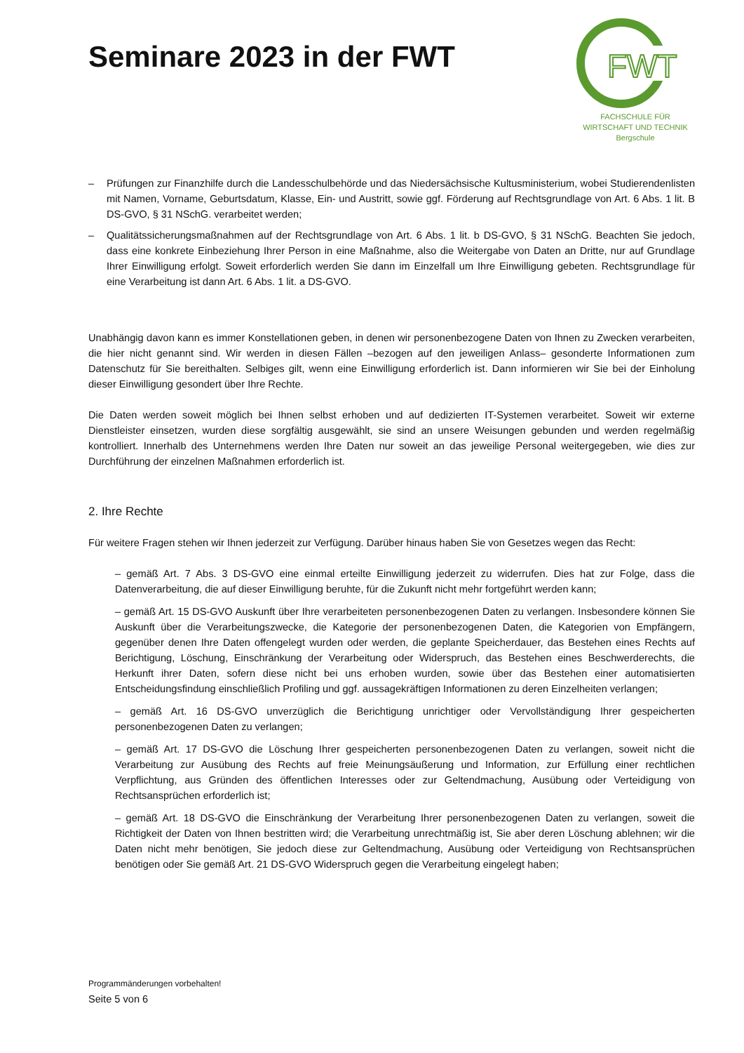Seminare 2023 in der FWT
FWT
FACHSCHULE FÜR
WIRTSCHAFT UND TECHNIK
Bergschule
– Prüfungen zur Finanzhilfe durch die Landesschulbehörde und das Niedersächsische Kultusministerium, wobei Studierendenlisten mit Namen, Vorname, Geburtsdatum, Klasse, Ein- und Austritt, sowie ggf. Förderung auf Rechtsgrundlage von Art. 6 Abs. 1 lit. B DS-GVO, § 31 NSchG. verarbeitet werden;
– Qualitätssicherungsmaßnahmen auf der Rechtsgrundlage von Art. 6 Abs. 1 lit. b DS-GVO, § 31 NSchG. Beachten Sie jedoch, dass eine konkrete Einbeziehung Ihrer Person in eine Maßnahme, also die Weitergabe von Daten an Dritte, nur auf Grundlage Ihrer Einwilligung erfolgt. Soweit erforderlich werden Sie dann im Einzelfall um Ihre Einwilligung gebeten. Rechtsgrundlage für eine Verarbeitung ist dann Art. 6 Abs. 1 lit. a DS-GVO.
Unabhängig davon kann es immer Konstellationen geben, in denen wir personenbezogene Daten von Ihnen zu Zwecken verarbeiten, die hier nicht genannt sind. Wir werden in diesen Fällen –bezogen auf den jeweiligen Anlass– gesonderte Informationen zum Datenschutz für Sie bereithalten. Selbiges gilt, wenn eine Einwilligung erforderlich ist. Dann informieren wir Sie bei der Einholung dieser Einwilligung gesondert über Ihre Rechte.
Die Daten werden soweit möglich bei Ihnen selbst erhoben und auf dedizierten IT-Systemen verarbeitet. Soweit wir externe Dienstleister einsetzen, wurden diese sorgfältig ausgewählt, sie sind an unsere Weisungen gebunden und werden regelmäßig kontrolliert. Innerhalb des Unternehmens werden Ihre Daten nur soweit an das jeweilige Personal weitergegeben, wie dies zur Durchführung der einzelnen Maßnahmen erforderlich ist.
2. Ihre Rechte
Für weitere Fragen stehen wir Ihnen jederzeit zur Verfügung. Darüber hinaus haben Sie von Gesetzes wegen das Recht:
– gemäß Art. 7 Abs. 3 DS-GVO eine einmal erteilte Einwilligung jederzeit zu widerrufen. Dies hat zur Folge, dass die Datenverarbeitung, die auf dieser Einwilligung beruhte, für die Zukunft nicht mehr fortgeführt werden kann;
– gemäß Art. 15 DS-GVO Auskunft über Ihre verarbeiteten personenbezogenen Daten zu verlangen. Insbesondere können Sie Auskunft über die Verarbeitungszwecke, die Kategorie der personenbezogenen Daten, die Kategorien von Empfängern, gegenüber denen Ihre Daten offengelegt wurden oder werden, die geplante Speicherdauer, das Bestehen eines Rechts auf Berichtigung, Löschung, Einschränkung der Verarbeitung oder Widerspruch, das Bestehen eines Beschwerderechts, die Herkunft ihrer Daten, sofern diese nicht bei uns erhoben wurden, sowie über das Bestehen einer automatisierten Entscheidungsfindung einschließlich Profiling und ggf. aussagekräftigen Informationen zu deren Einzelheiten verlangen;
– gemäß Art. 16 DS-GVO unverzüglich die Berichtigung unrichtiger oder Vervollständigung Ihrer gespeicherten personenbezogenen Daten zu verlangen;
– gemäß Art. 17 DS-GVO die Löschung Ihrer gespeicherten personenbezogenen Daten zu verlangen, soweit nicht die Verarbeitung zur Ausübung des Rechts auf freie Meinungsäußerung und Information, zur Erfüllung einer rechtlichen Verpflichtung, aus Gründen des öffentlichen Interesses oder zur Geltendmachung, Ausübung oder Verteidigung von Rechtsansprüchen erforderlich ist;
– gemäß Art. 18 DS-GVO die Einschränkung der Verarbeitung Ihrer personenbezogenen Daten zu verlangen, soweit die Richtigkeit der Daten von Ihnen bestritten wird; die Verarbeitung unrechtmäßig ist, Sie aber deren Löschung ablehnen; wir die Daten nicht mehr benötigen, Sie jedoch diese zur Geltendmachung, Ausübung oder Verteidigung von Rechtsansprüchen benötigen oder Sie gemäß Art. 21 DS-GVO Widerspruch gegen die Verarbeitung eingelegt haben;
Programmänderungen vorbehalten!
Seite 5 von 6